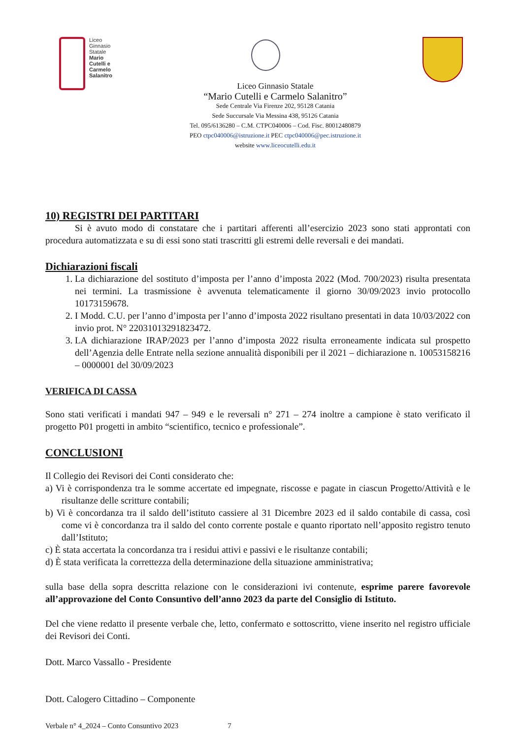Liceo
Ginnasio
Statale
Mario
Cutelli e
Carmelo
Salanitro
Liceo Ginnasio Statale
“Mario Cutelli e Carmelo Salanitro”
Sede Centrale Via Firenze 202, 95128 Catania
Sede Succursale Via Messina 438, 95126 Catania
Tel. 095/6136280 – C.M. CTPC040006 – Cod. Fisc. 80012480879
PEO ctpc040006@istruzione.it PEC ctpc040006@pec.istruzione.it
website www.liceocutelli.edu.it
10) REGISTRI DEI PARTITARI
Si è avuto modo di constatare che i partitari afferenti all’esercizio 2023 sono stati approntati con procedura automatizzata e su di essi sono stati trascritti gli estremi delle reversali e dei mandati.
Dichiarazioni fiscali
1. La dichiarazione del sostituto d’imposta per l’anno d’imposta 2022 (Mod. 700/2023) risulta presentata nei termini. La trasmissione è avvenuta telematicamente il giorno 30/09/2023 invio protocollo 10173159678.
2. I Modd. C.U. per l’anno d’imposta per l’anno d’imposta 2022 risultano presentati in data 10/03/2022 con invio prot. N° 22031013291823472.
3. LA dichiarazione IRAP/2023 per l’anno d’imposta 2022 risulta erroneamente indicata sul prospetto dell’Agenzia delle Entrate nella sezione annualità disponibili per il 2021 – dichiarazione n. 10053158216 – 0000001 del 30/09/2023
VERIFICA DI CASSA
Sono stati verificati i mandati 947 – 949 e le reversali n° 271 – 274 inoltre a campione è stato verificato il progetto P01 progetti in ambito “scientifico, tecnico e professionale”.
CONCLUSIONI
Il Collegio dei Revisori dei Conti considerato che:
a) Vi è corrispondenza tra le somme accertate ed impegnate, riscosse e pagate in ciascun Progetto/Attività e le risultanze delle scritture contabili;
b) Vi è concordanza tra il saldo dell’istituto cassiere al 31 Dicembre 2023 ed il saldo contabile di cassa, così come vi è concordanza tra il saldo del conto corrente postale e quanto riportato nell’apposito registro tenuto dall’Istituto;
c) È stata accertata la concordanza tra i residui attivi e passivi e le risultanze contabili;
d) È stata verificata la correttezza della determinazione della situazione amministrativa;
sulla base della sopra descritta relazione con le considerazioni ivi contenute, esprime parere favorevole all’approvazione del Conto Consuntivo dell’anno 2023 da parte del Consiglio di Istituto.
Del che viene redatto il presente verbale che, letto, confermato e sottoscritto, viene inserito nel registro ufficiale dei Revisori dei Conti.
Dott. Marco Vassallo - Presidente
Dott. Calogero Cittadino – Componente
Verbale n° 4_2024 – Conto Consuntivo 2023 7